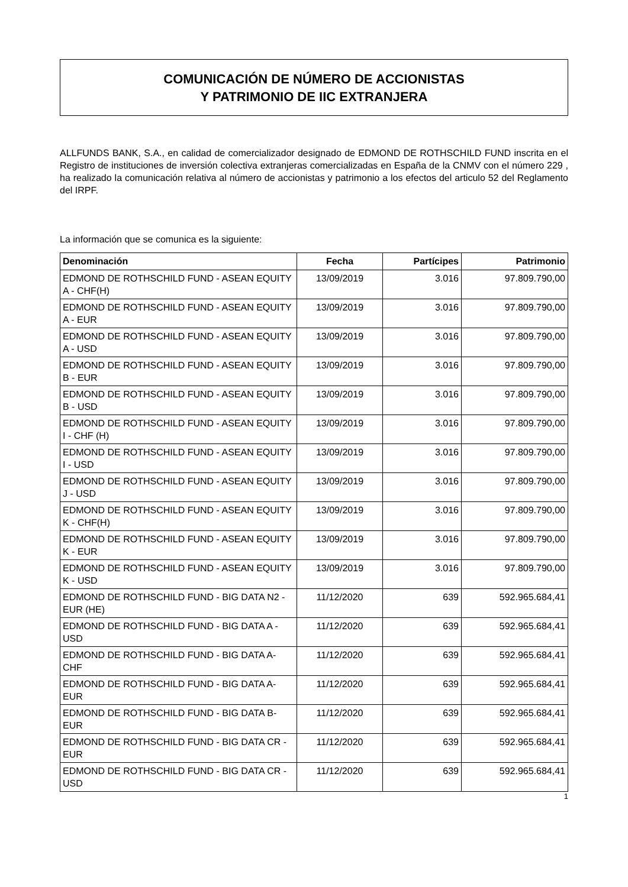COMUNICACIÓN DE NÚMERO DE ACCIONISTAS
Y PATRIMONIO DE IIC EXTRANJERA
ALLFUNDS BANK, S.A., en calidad de comercializador designado de EDMOND DE ROTHSCHILD FUND inscrita en el Registro de instituciones de inversión colectiva extranjeras comercializadas en España de la CNMV con el número 229 , ha realizado la comunicación relativa al número de accionistas y patrimonio a los efectos del articulo 52 del Reglamento del IRPF.
La información que se comunica es la siguiente:
| Denominación | Fecha | Partícipes | Patrimonio |
| --- | --- | --- | --- |
| EDMOND DE ROTHSCHILD FUND - ASEAN EQUITY A - CHF(H) | 13/09/2019 | 3.016 | 97.809.790,00 |
| EDMOND DE ROTHSCHILD FUND - ASEAN EQUITY A - EUR | 13/09/2019 | 3.016 | 97.809.790,00 |
| EDMOND DE ROTHSCHILD FUND - ASEAN EQUITY A - USD | 13/09/2019 | 3.016 | 97.809.790,00 |
| EDMOND DE ROTHSCHILD FUND - ASEAN EQUITY B - EUR | 13/09/2019 | 3.016 | 97.809.790,00 |
| EDMOND DE ROTHSCHILD FUND - ASEAN EQUITY B - USD | 13/09/2019 | 3.016 | 97.809.790,00 |
| EDMOND DE ROTHSCHILD FUND - ASEAN EQUITY I - CHF (H) | 13/09/2019 | 3.016 | 97.809.790,00 |
| EDMOND DE ROTHSCHILD FUND - ASEAN EQUITY I - USD | 13/09/2019 | 3.016 | 97.809.790,00 |
| EDMOND DE ROTHSCHILD FUND - ASEAN EQUITY J - USD | 13/09/2019 | 3.016 | 97.809.790,00 |
| EDMOND DE ROTHSCHILD FUND - ASEAN EQUITY K - CHF(H) | 13/09/2019 | 3.016 | 97.809.790,00 |
| EDMOND DE ROTHSCHILD FUND - ASEAN EQUITY K - EUR | 13/09/2019 | 3.016 | 97.809.790,00 |
| EDMOND DE ROTHSCHILD FUND - ASEAN EQUITY K - USD | 13/09/2019 | 3.016 | 97.809.790,00 |
| EDMOND DE ROTHSCHILD FUND - BIG DATA N2 - EUR (HE) | 11/12/2020 | 639 | 592.965.684,41 |
| EDMOND DE ROTHSCHILD FUND - BIG DATA A - USD | 11/12/2020 | 639 | 592.965.684,41 |
| EDMOND DE ROTHSCHILD FUND - BIG DATA A-CHF | 11/12/2020 | 639 | 592.965.684,41 |
| EDMOND DE ROTHSCHILD FUND - BIG DATA A-EUR | 11/12/2020 | 639 | 592.965.684,41 |
| EDMOND DE ROTHSCHILD FUND - BIG DATA B-EUR | 11/12/2020 | 639 | 592.965.684,41 |
| EDMOND DE ROTHSCHILD FUND - BIG DATA CR - EUR | 11/12/2020 | 639 | 592.965.684,41 |
| EDMOND DE ROTHSCHILD FUND - BIG DATA CR - USD | 11/12/2020 | 639 | 592.965.684,41 |
1